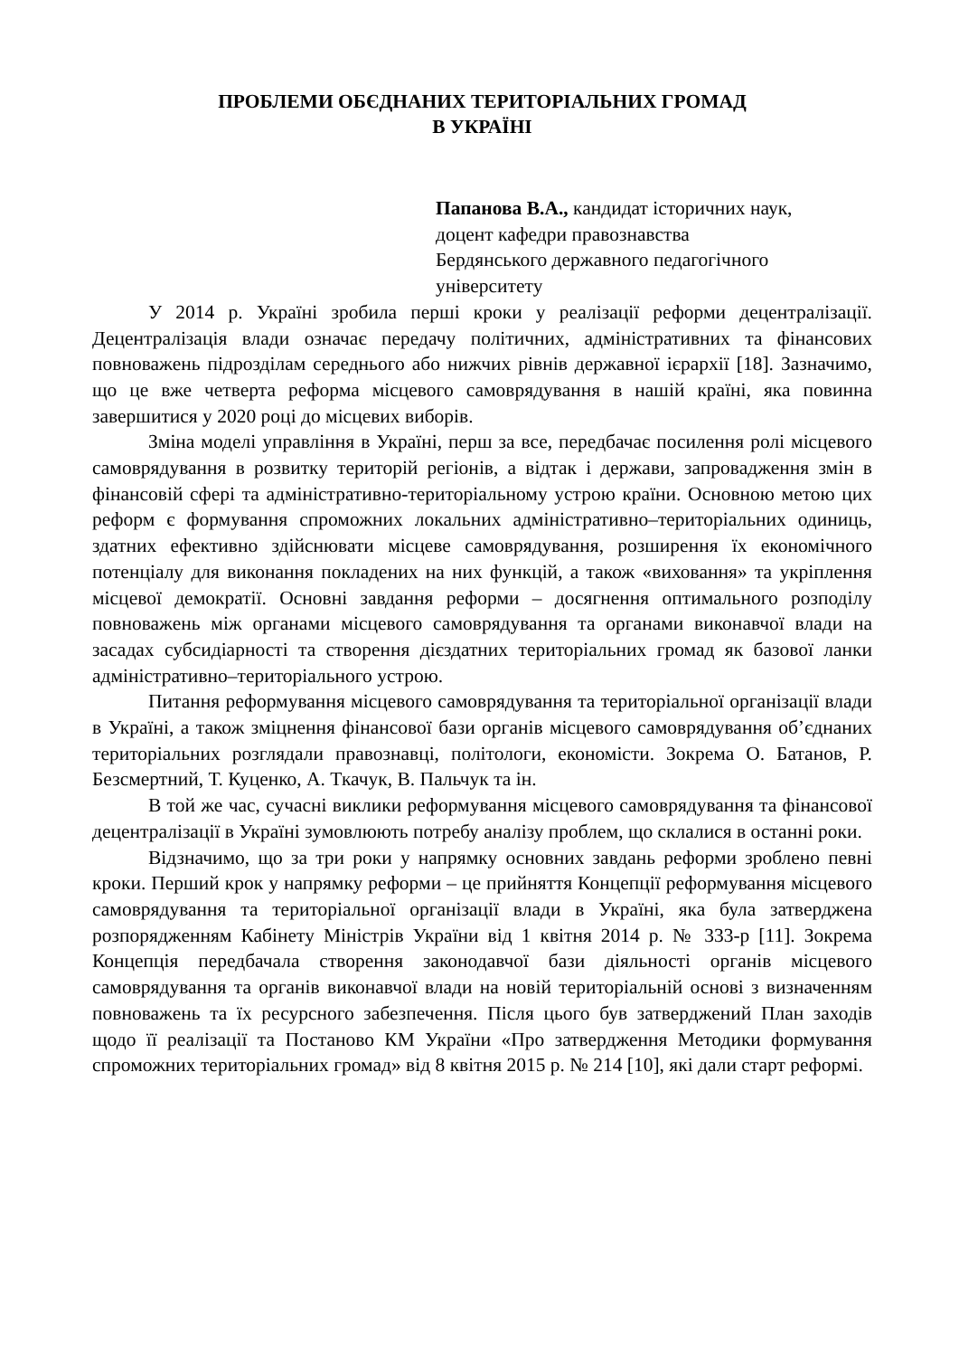ПРОБЛЕМИ ОБЄДНАНИХ ТЕРИТОРІАЛЬНИХ ГРОМАД
В УКРАЇНІ
Папанова В.А., кандидат історичних наук,
доцент кафедри правознавства
Бердянського державного педагогічного
університету
У 2014 р. Україні зробила перші кроки у реалізації реформи децентралізації. Децентралізація влади означає передачу політичних, адміністративних та фінансових повноважень підрозділам середнього або нижчих рівнів державної ієрархії [18]. Зазначимо, що це вже четверта реформа місцевого самоврядування в нашій країні, яка повинна завершитися у 2020 році до місцевих виборів.
Зміна моделі управління в Україні, перш за все, передбачає посилення ролі місцевого самоврядування в розвитку територій регіонів, а відтак і держави, запровадження змін в фінансовій сфері та адміністративно-територіальному устрою країни. Основною метою цих реформ є формування спроможних локальних адміністративно–територіальних одиниць, здатних ефективно здійснювати місцеве самоврядування, розширення їх економічного потенціалу для виконання покладених на них функцій, а також «виховання» та укріплення місцевої демократії. Основні завдання реформи – досягнення оптимального розподілу повноважень між органами місцевого самоврядування та органами виконавчої влади на засадах субсидіарності та створення дієздатних територіальних громад як базової ланки адміністративно–територіального устрою.
Питання реформування місцевого самоврядування та територіальної організації влади в Україні, а також зміцнення фінансової бази органів місцевого самоврядування об’єднаних територіальних розглядали правознавці, політологи, економісти. Зокрема О. Батанов, Р. Безсмертний, Т. Куценко, А. Ткачук, В. Пальчук та ін.
В той же час, сучасні виклики реформування місцевого самоврядування та фінансової децентралізації в Україні зумовлюють потребу аналізу проблем, що склалися в останні роки.
Відзначимо, що за три роки у напрямку основних завдань реформи зроблено певні кроки. Перший крок у напрямку реформи – це прийняття Концепції реформування місцевого самоврядування та територіальної організації влади в Україні, яка була затверджена розпорядженням Кабінету Міністрів України від 1 квітня 2014 р. № 333-р [11]. Зокрема Концепція передбачала створення законодавчої бази діяльності органів місцевого самоврядування та органів виконавчої влади на новій територіальній основі з визначенням повноважень та їх ресурсного забезпечення. Після цього був затверджений План заходів щодо її реалізації та Постаново КМ України «Про затвердження Методики формування спроможних територіальних громад» від 8 квітня 2015 р. № 214 [10], які дали старт реформі.